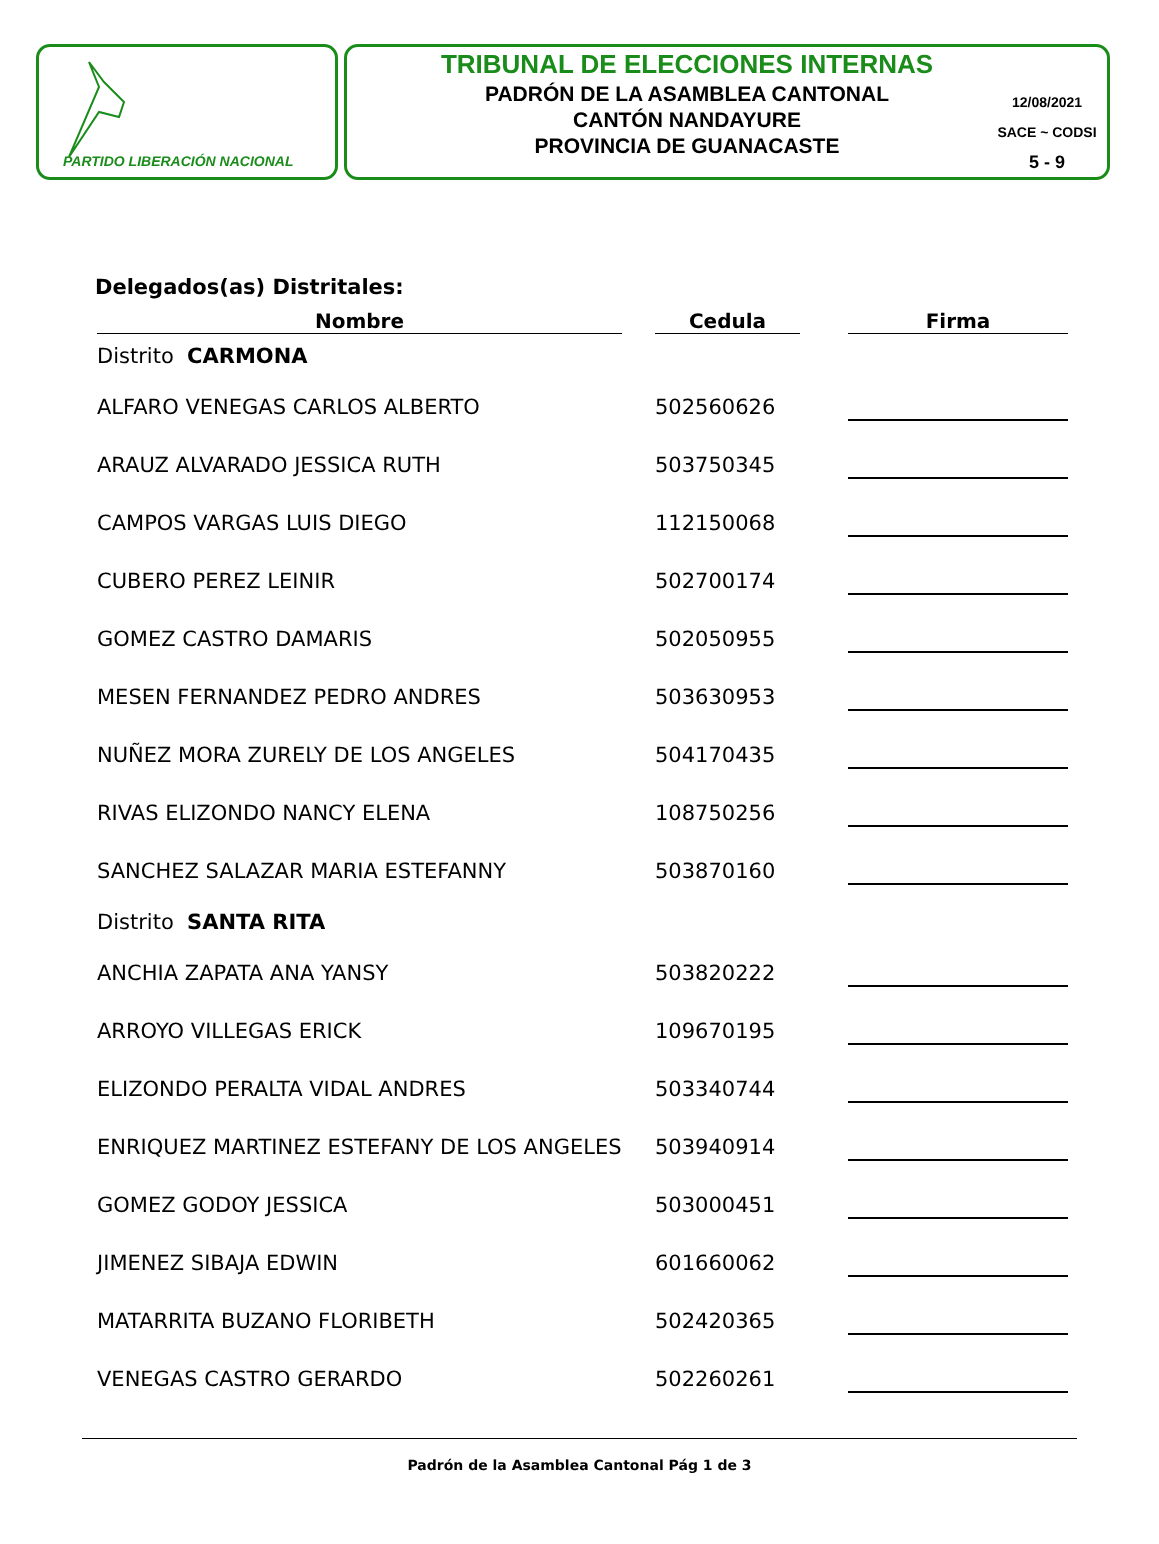PARTIDO LIBERACIÓN NACIONAL
TRIBUNAL DE ELECCIONES INTERNAS
PADRÓN DE LA ASAMBLEA CANTONAL
CANTÓN NANDAYURE
PROVINCIA DE GUANACASTE
12/08/2021
SACE ~ CODSI
5 - 9
Delegados(as) Distritales:
| Nombre | | Cedula | | Firma |
| Distrito CARMONA | | | | |
| ALFARO VENEGAS CARLOS ALBERTO | | 502560626 | | |
| ARAUZ ALVARADO JESSICA RUTH | | 503750345 | | |
| CAMPOS VARGAS LUIS DIEGO | | 112150068 | | |
| CUBERO PEREZ LEINIR | | 502700174 | | |
| GOMEZ CASTRO DAMARIS | | 502050955 | | |
| MESEN FERNANDEZ PEDRO ANDRES | | 503630953 | | |
| NUÑEZ MORA ZURELY DE LOS ANGELES | | 504170435 | | |
| RIVAS ELIZONDO NANCY ELENA | | 108750256 | | |
| SANCHEZ SALAZAR MARIA ESTEFANNY | | 503870160 | | |
| Distrito SANTA RITA | | | | |
| ANCHIA ZAPATA ANA YANSY | | 503820222 | | |
| ARROYO VILLEGAS ERICK | | 109670195 | | |
| ELIZONDO PERALTA VIDAL ANDRES | | 503340744 | | |
| ENRIQUEZ MARTINEZ ESTEFANY DE LOS ANGELES | | 503940914 | | |
| GOMEZ GODOY JESSICA | | 503000451 | | |
| JIMENEZ SIBAJA EDWIN | | 601660062 | | |
| MATARRITA BUZANO FLORIBETH | | 502420365 | | |
| VENEGAS CASTRO GERARDO | | 502260261 | | |
Padrón de la Asamblea Cantonal Pág 1 de 3